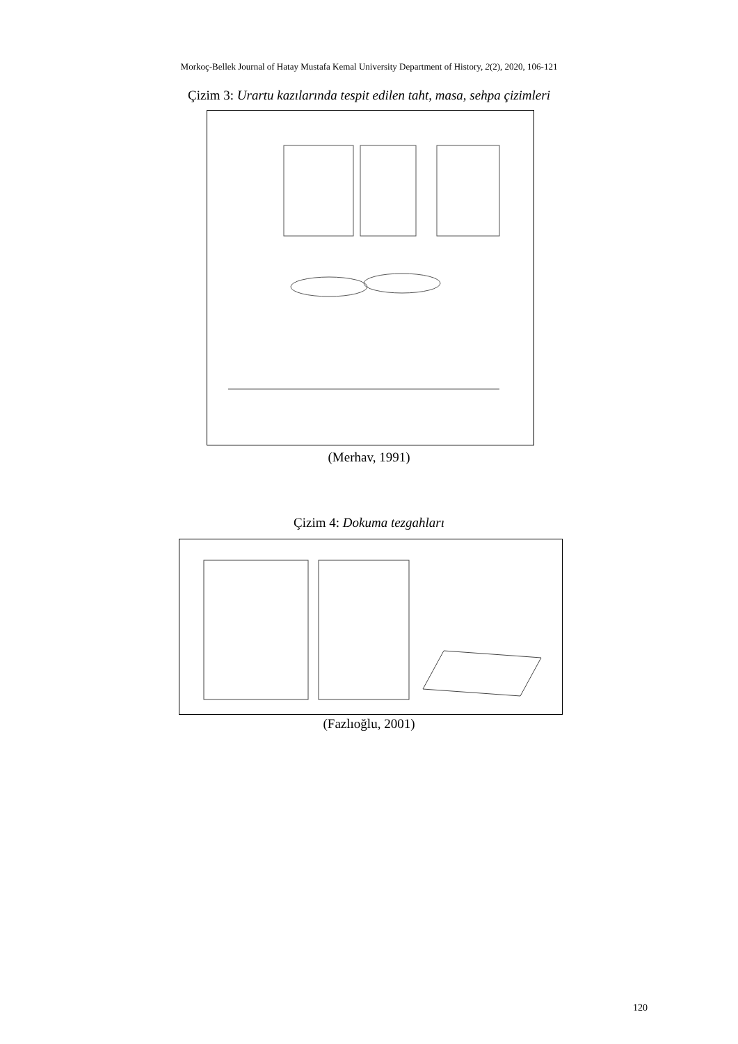Morkoç-Bellek Journal of Hatay Mustafa Kemal University Department of History, 2(2), 2020, 106-121
Çizim 3: Urartu kazılarında tespit edilen taht, masa, sehpa çizimleri
(Merhav, 1991)
Çizim 4: Dokuma tezgahları
(Fazlıoğlu, 2001)
120